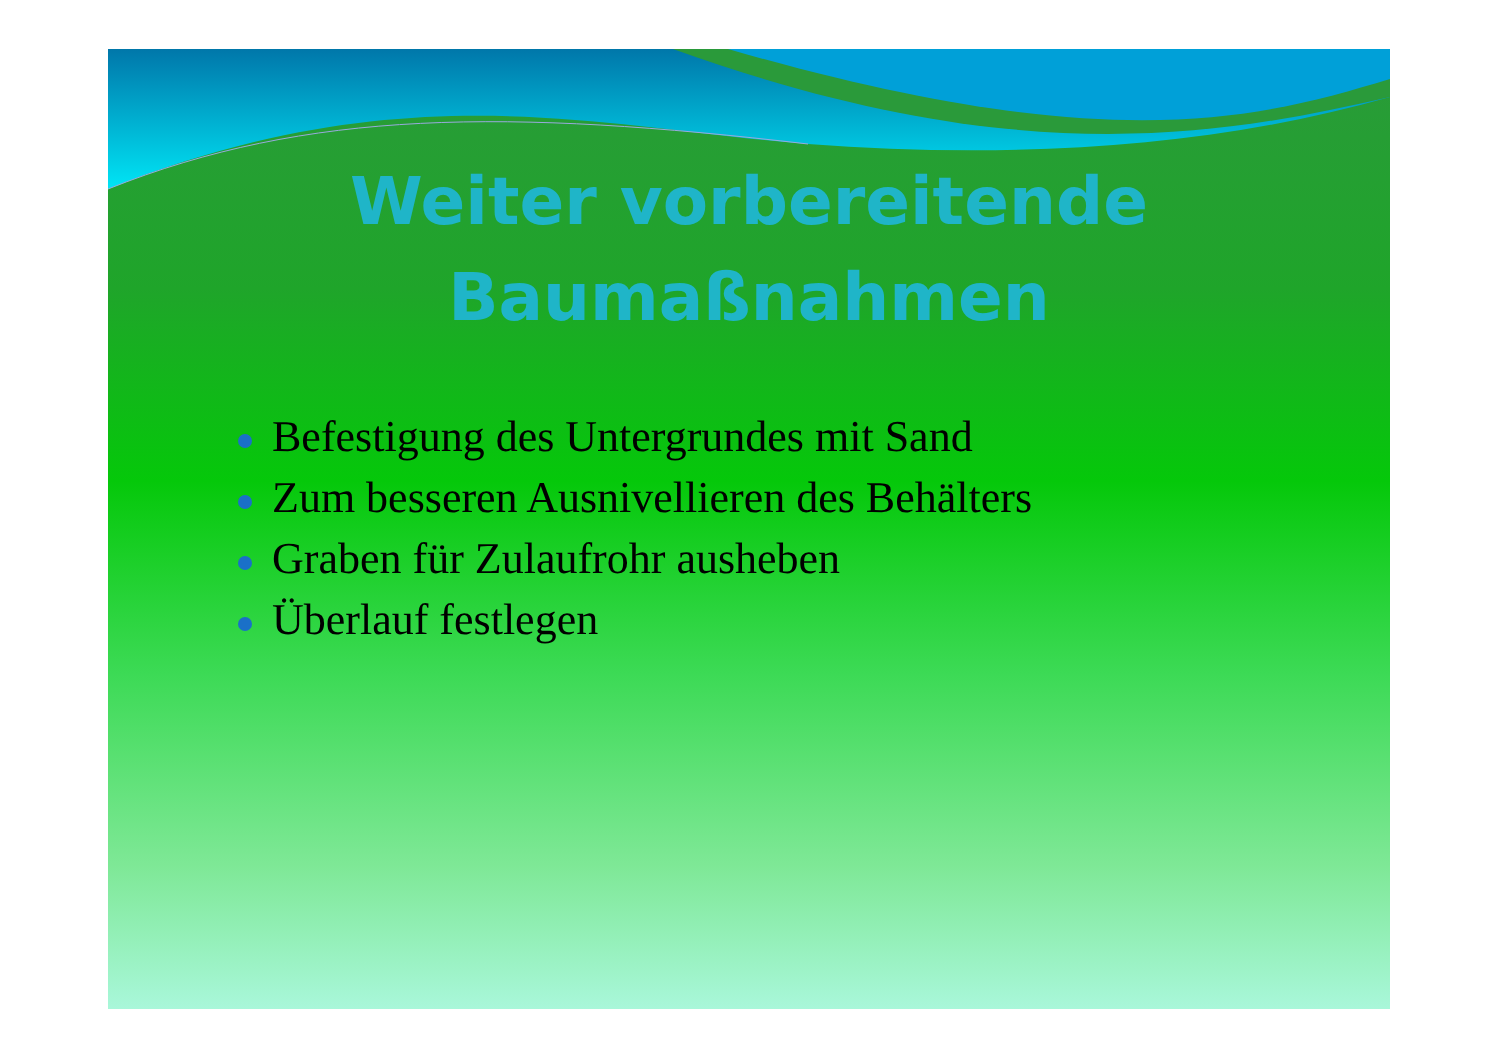Weiter vorbereitende
Baumaßnahmen
Befestigung des Untergrundes mit Sand
Zum besseren Ausnivellieren des Behälters
Graben für Zulaufrohr ausheben
Überlauf festlegen